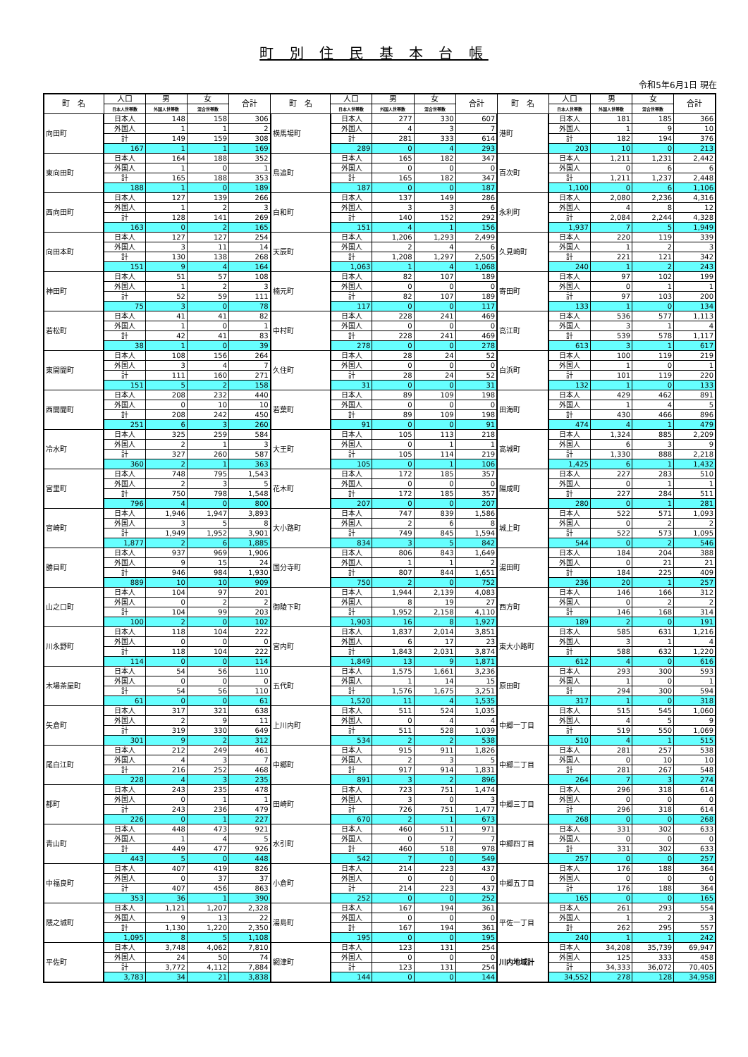町 別 住 民 基 本 台 帳
令和5年6月1日 現在
| 町 名 | 人口 | 男 | 女 | 合計 | 町 名 | 人口 | 男 | 女 | 合計 | 町 名 | 人口 | 男 | 女 | 合計 |
| --- | --- | --- | --- | --- | --- | --- | --- | --- | --- | --- | --- | --- | --- | --- |
| | 日本人世帯数 | 外国人世帯数 | 混合世帯数 | | | 日本人世帯数 | 外国人世帯数 | 混合世帯数 | | | 日本人世帯数 | 外国人世帯数 | 混合世帯数 | |
| 向田町 | 日本人 | 148 | 158 | 306 | 横馬場町 | 日本人 | 277 | 330 | 607 | 港町 | 日本人 | 181 | 185 | 366 |
| | 外国人 | 1 | 1 | 2 | | 外国人 | 4 | 3 | 7 | | 外国人 | 1 | 9 | 10 |
| | 計 | 149 | 159 | 308 | | 計 | 281 | 333 | 614 | | 計 | 182 | 194 | 376 |
| | 167 | 1 | 1 | 169 | | 289 | 0 | 4 | 293 | | 203 | 10 | 0 | 213 |
| 東向田町 | 日本人 | 164 | 188 | 352 | 鳥追町 | 日本人 | 165 | 182 | 347 | 百次町 | 日本人 | 1,211 | 1,231 | 2,442 |
| | 外国人 | 1 | 0 | 1 | | 外国人 | 0 | 0 | 0 | | 外国人 | 0 | 6 | 6 |
| | 計 | 165 | 188 | 353 | | 計 | 165 | 182 | 347 | | 計 | 1,211 | 1,237 | 2,448 |
| | 188 | 1 | 0 | 189 | | 187 | 0 | 0 | 187 | | 1,100 | 0 | 6 | 1,106 |
| 西向田町 | 日本人 | 127 | 139 | 266 | 白和町 | 日本人 | 137 | 149 | 286 | 永利町 | 日本人 | 2,080 | 2,236 | 4,316 |
| | 外国人 | 1 | 2 | 3 | | 外国人 | 3 | 3 | 6 | | 外国人 | 4 | 8 | 12 |
| | 計 | 128 | 141 | 269 | | 計 | 140 | 152 | 292 | | 計 | 2,084 | 2,244 | 4,328 |
| | 163 | 0 | 2 | 165 | | 151 | 4 | 1 | 156 | | 1,937 | 7 | 5 | 1,949 |
| 向田本町 | 日本人 | 127 | 127 | 254 | 天辰町 | 日本人 | 1,206 | 1,293 | 2,499 | 久見崎町 | 日本人 | 220 | 119 | 339 |
| | 外国人 | 3 | 11 | 14 | | 外国人 | 2 | 4 | 6 | | 外国人 | 1 | 2 | 3 |
| | 計 | 130 | 138 | 268 | | 計 | 1,208 | 1,297 | 2,505 | | 計 | 221 | 121 | 342 |
| | 151 | 9 | 4 | 164 | | 1,063 | 1 | 4 | 1,068 | | 240 | 1 | 2 | 243 |
| 神田町 | 日本人 | 51 | 57 | 108 | 楠元町 | 日本人 | 82 | 107 | 189 | 寄田町 | 日本人 | 97 | 102 | 199 |
| | 外国人 | 1 | 2 | 3 | | 外国人 | 0 | 0 | 0 | | 外国人 | 0 | 1 | 1 |
| | 計 | 52 | 59 | 111 | | 計 | 82 | 107 | 189 | | 計 | 97 | 103 | 200 |
| | 75 | 3 | 0 | 78 | | 117 | 0 | 0 | 117 | | 133 | 1 | 0 | 134 |
| 若松町 | 日本人 | 41 | 41 | 82 | 中村町 | 日本人 | 228 | 241 | 469 | 高江町 | 日本人 | 536 | 577 | 1,113 |
| | 外国人 | 1 | 0 | 1 | | 外国人 | 0 | 0 | 0 | | 外国人 | 3 | 1 | 4 |
| | 計 | 42 | 41 | 83 | | 計 | 228 | 241 | 469 | | 計 | 539 | 578 | 1,117 |
| | 38 | 1 | 0 | 39 | | 278 | 0 | 0 | 278 | | 613 | 3 | 1 | 617 |
| 東開聞町 | 日本人 | 108 | 156 | 264 | 久住町 | 日本人 | 28 | 24 | 52 | 白浜町 | 日本人 | 100 | 119 | 219 |
| | 外国人 | 3 | 4 | 7 | | 外国人 | 0 | 0 | 0 | | 外国人 | 1 | 0 | 1 |
| | 計 | 111 | 160 | 271 | | 計 | 28 | 24 | 52 | | 計 | 101 | 119 | 220 |
| | 151 | 5 | 2 | 158 | | 31 | 0 | 0 | 31 | | 132 | 1 | 0 | 133 |
| 西開聞町 | 日本人 | 208 | 232 | 440 | 若葉町 | 日本人 | 89 | 109 | 198 | 田海町 | 日本人 | 429 | 462 | 891 |
| | 外国人 | 0 | 10 | 10 | | 外国人 | 0 | 0 | 0 | | 外国人 | 1 | 4 | 5 |
| | 計 | 208 | 242 | 450 | | 計 | 89 | 109 | 198 | | 計 | 430 | 466 | 896 |
| | 251 | 6 | 3 | 260 | | 91 | 0 | 0 | 91 | | 474 | 4 | 1 | 479 |
| 冷水町 | 日本人 | 325 | 259 | 584 | 大王町 | 日本人 | 105 | 113 | 218 | 高城町 | 日本人 | 1,324 | 885 | 2,209 |
| | 外国人 | 2 | 1 | 3 | | 外国人 | 0 | 1 | 1 | | 外国人 | 6 | 3 | 9 |
| | 計 | 327 | 260 | 587 | | 計 | 105 | 114 | 219 | | 計 | 1,330 | 888 | 2,218 |
| | 360 | 2 | 1 | 363 | | 105 | 0 | 1 | 106 | | 1,425 | 6 | 1 | 1,432 |
| 宮里町 | 日本人 | 748 | 795 | 1,543 | 花木町 | 日本人 | 172 | 185 | 357 | 陽成町 | 日本人 | 227 | 283 | 510 |
| | 外国人 | 2 | 3 | 5 | | 外国人 | 0 | 0 | 0 | | 外国人 | 0 | 1 | 1 |
| | 計 | 750 | 798 | 1,548 | | 計 | 172 | 185 | 357 | | 計 | 227 | 284 | 511 |
| | 796 | 4 | 0 | 800 | | 207 | 0 | 0 | 207 | | 280 | 0 | 1 | 281 |
| 宮崎町 | 日本人 | 1,946 | 1,947 | 3,893 | 大小路町 | 日本人 | 747 | 839 | 1,586 | 城上町 | 日本人 | 522 | 571 | 1,093 |
| | 外国人 | 3 | 5 | 8 | | 外国人 | 2 | 6 | 8 | | 外国人 | 0 | 2 | 2 |
| | 計 | 1,949 | 1,952 | 3,901 | | 計 | 749 | 845 | 1,594 | | 計 | 522 | 573 | 1,095 |
| | 1,877 | 2 | 6 | 1,885 | | 834 | 3 | 5 | 842 | | 544 | 0 | 2 | 546 |
| 勝目町 | 日本人 | 937 | 969 | 1,906 | 国分寺町 | 日本人 | 806 | 843 | 1,649 | 湯田町 | 日本人 | 184 | 204 | 388 |
| | 外国人 | 9 | 15 | 24 | | 外国人 | 1 | 1 | 2 | | 外国人 | 0 | 21 | 21 |
| | 計 | 946 | 984 | 1,930 | | 計 | 807 | 844 | 1,651 | | 計 | 184 | 225 | 409 |
| | 889 | 10 | 10 | 909 | | 750 | 2 | 0 | 752 | | 236 | 20 | 1 | 257 |
| 山之口町 | 日本人 | 104 | 97 | 201 | 御陵下町 | 日本人 | 1,944 | 2,139 | 4,083 | 西方町 | 日本人 | 146 | 166 | 312 |
| | 外国人 | 0 | 2 | 2 | | 外国人 | 8 | 19 | 27 | | 外国人 | 0 | 2 | 2 |
| | 計 | 104 | 99 | 203 | | 計 | 1,952 | 2,158 | 4,110 | | 計 | 146 | 168 | 314 |
| | 100 | 2 | 0 | 102 | | 1,903 | 16 | 8 | 1,927 | | 189 | 2 | 0 | 191 |
| 川永野町 | 日本人 | 118 | 104 | 222 | 宮内町 | 日本人 | 1,837 | 2,014 | 3,851 | 東大小路町 | 日本人 | 585 | 631 | 1,216 |
| | 外国人 | 0 | 0 | 0 | | 外国人 | 6 | 17 | 23 | | 外国人 | 3 | 1 | 4 |
| | 計 | 118 | 104 | 222 | | 計 | 1,843 | 2,031 | 3,874 | | 計 | 588 | 632 | 1,220 |
| | 114 | 0 | 0 | 114 | | 1,849 | 13 | 9 | 1,871 | | 612 | 4 | 0 | 616 |
| 木場茶屋町 | 日本人 | 54 | 56 | 110 | 五代町 | 日本人 | 1,575 | 1,661 | 3,236 | 原田町 | 日本人 | 293 | 300 | 593 |
| | 外国人 | 0 | 0 | 0 | | 外国人 | 1 | 14 | 15 | | 外国人 | 1 | 0 | 1 |
| | 計 | 54 | 56 | 110 | | 計 | 1,576 | 1,675 | 3,251 | | 計 | 294 | 300 | 594 |
| | 61 | 0 | 0 | 61 | | 1,520 | 11 | 4 | 1,535 | | 317 | 1 | 0 | 318 |
| 矢倉町 | 日本人 | 317 | 321 | 638 | 上川内町 | 日本人 | 511 | 524 | 1,035 | 中郷一丁目 | 日本人 | 515 | 545 | 1,060 |
| | 外国人 | 2 | 9 | 11 | | 外国人 | 0 | 4 | 4 | | 外国人 | 4 | 5 | 9 |
| | 計 | 319 | 330 | 649 | | 計 | 511 | 528 | 1,039 | | 計 | 519 | 550 | 1,069 |
| | 301 | 9 | 2 | 312 | | 534 | 2 | 2 | 538 | | 510 | 4 | 1 | 515 |
| 尾白江町 | 日本人 | 212 | 249 | 461 | 中郷町 | 日本人 | 915 | 911 | 1,826 | 中郷二丁目 | 日本人 | 281 | 257 | 538 |
| | 外国人 | 4 | 3 | 7 | | 外国人 | 2 | 3 | 5 | | 外国人 | 0 | 10 | 10 |
| | 計 | 216 | 252 | 468 | | 計 | 917 | 914 | 1,831 | | 計 | 281 | 267 | 548 |
| | 228 | 4 | 3 | 235 | | 891 | 3 | 2 | 896 | | 264 | 7 | 3 | 274 |
| 都町 | 日本人 | 243 | 235 | 478 | 田崎町 | 日本人 | 723 | 751 | 1,474 | 中郷三丁目 | 日本人 | 296 | 318 | 614 |
| | 外国人 | 0 | 1 | 1 | | 外国人 | 3 | 0 | 3 | | 外国人 | 0 | 0 | 0 |
| | 計 | 243 | 236 | 479 | | 計 | 726 | 751 | 1,477 | | 計 | 296 | 318 | 614 |
| | 226 | 0 | 1 | 227 | | 670 | 2 | 1 | 673 | | 268 | 0 | 0 | 268 |
| 青山町 | 日本人 | 448 | 473 | 921 | 水引町 | 日本人 | 460 | 511 | 971 | 中郷四丁目 | 日本人 | 331 | 302 | 633 |
| | 外国人 | 1 | 4 | 5 | | 外国人 | 0 | 7 | 7 | | 外国人 | 0 | 0 | 0 |
| | 計 | 449 | 477 | 926 | | 計 | 460 | 518 | 978 | | 計 | 331 | 302 | 633 |
| | 443 | 5 | 0 | 448 | | 542 | 7 | 0 | 549 | | 257 | 0 | 0 | 257 |
| 中福良町 | 日本人 | 407 | 419 | 826 | 小倉町 | 日本人 | 214 | 223 | 437 | 中郷五丁目 | 日本人 | 176 | 188 | 364 |
| | 外国人 | 0 | 37 | 37 | | 外国人 | 0 | 0 | 0 | | 外国人 | 0 | 0 | 0 |
| | 計 | 407 | 456 | 863 | | 計 | 214 | 223 | 437 | | 計 | 176 | 188 | 364 |
| | 353 | 36 | 1 | 390 | | 252 | 0 | 0 | 252 | | 165 | 0 | 0 | 165 |
| 隈之城町 | 日本人 | 1,121 | 1,207 | 2,328 | 湯島町 | 日本人 | 167 | 194 | 361 | 平佐一丁目 | 日本人 | 261 | 293 | 554 |
| | 外国人 | 9 | 13 | 22 | | 外国人 | 0 | 0 | 0 | | 外国人 | 1 | 2 | 3 |
| | 計 | 1,130 | 1,220 | 2,350 | | 計 | 167 | 194 | 361 | | 計 | 262 | 295 | 557 |
| | 1,095 | 8 | 5 | 1,108 | | 195 | 0 | 0 | 195 | | 240 | 1 | 1 | 242 |
| 平佐町 | 日本人 | 3,748 | 4,062 | 7,810 | 網津町 | 日本人 | 123 | 131 | 254 | 川内地域計 | 日本人 | 34,208 | 35,739 | 69,947 |
| | 外国人 | 24 | 50 | 74 | | 外国人 | 0 | 0 | 0 | | 外国人 | 125 | 333 | 458 |
| | 計 | 3,772 | 4,112 | 7,884 | | 計 | 123 | 131 | 254 | | 計 | 34,333 | 36,072 | 70,405 |
| | 3,783 | 34 | 21 | 3,838 | | 144 | 0 | 0 | 144 | | 34,552 | 278 | 128 | 34,958 |